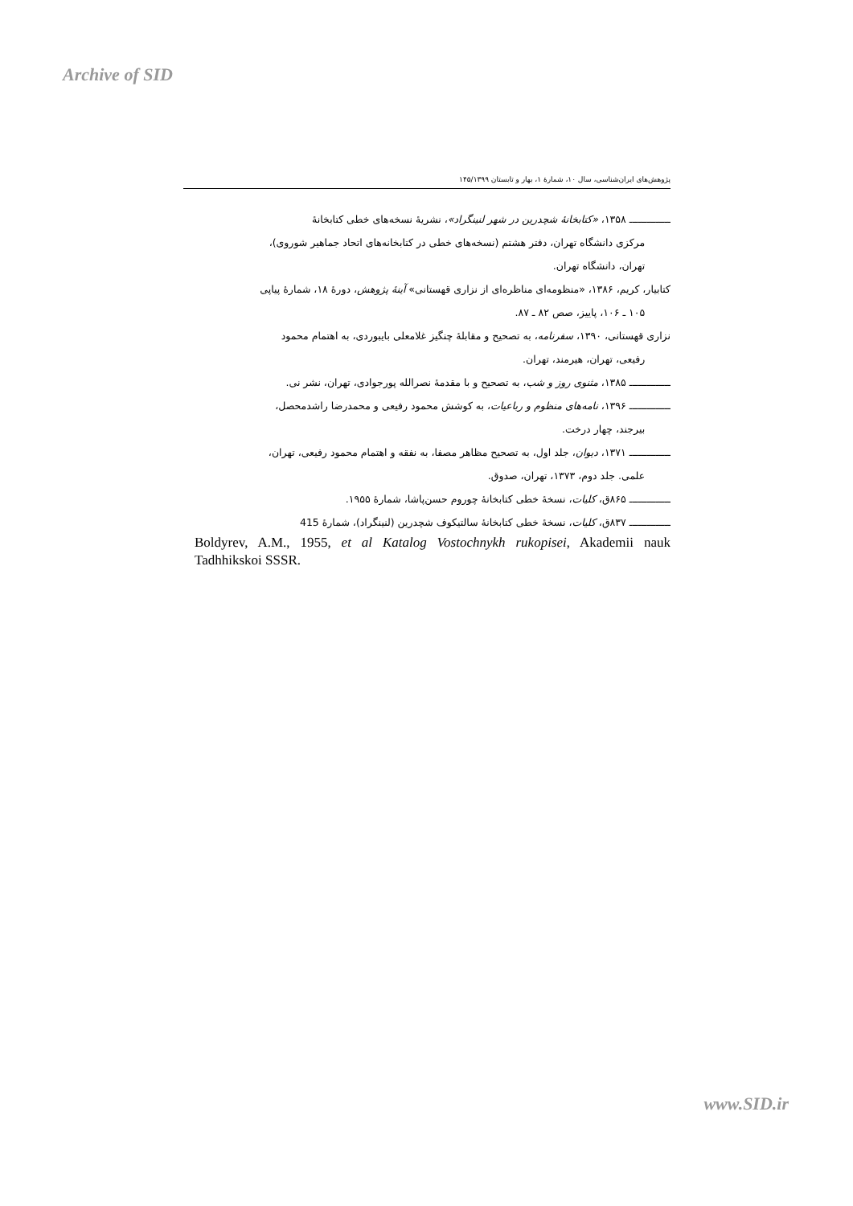Archive of SID
پژوهش‌های ایران‌شناسی، سال ۱۰، شمارهٔ ۱، بهار و تابستان ۱۴۵/۱۳۹۹
ــــــــــــــ ۱۳۵۸، «کتابخانهٔ شچدرین در شهر لنینگراد»، نشریهٔ نسخه‌های خطی کتابخانهٔ
مرکزی دانشگاه تهران، دفتر هشتم (نسخه‌های خطی در کتابخانه‌های اتحاد جماهیر شوروی)،
تهران، دانشگاه تهران.
کتابیار، کریم، ۱۳۸۶، «منظومه‌ای مناظره‌ای از نزاری قهستانی» آینهٔ پژوهش، دورهٔ ۱۸، شمارهٔ پیاپی
۱۰۵ ـ ۱۰۶، پاییز، صص ۸۲ ـ ۸۷.
نزاری قهستانی، ۱۳۹۰، سفرنامه، به تصحیح و مقابلهٔ چنگیز غلامعلی بایبوردی، به اهتمام محمود
رفیعی، تهران، هیرمند، تهران.
ــــــــــــــ ۱۳۸۵، مثنوی روز و شب، به تصحیح و با مقدمهٔ نصرالله پورجوادی، تهران، نشر نی.
ــــــــــــــ ۱۳۹۶، نامه‌های منظوم و رباعیات، به کوشش محمود رفیعی و محمدرضا راشدمحصل،
بیرجند، چهار درخت.
ــــــــــــــ ۱۳۷۱، دیوان، جلد اول، به تصحیح مظاهر مصفا، به نفقه و اهتمام محمود رفیعی، تهران،
علمی. جلد دوم، ۱۳۷۳، تهران، صدوق.
ــــــــــــــ ۸۶۵ق، کلیات، نسخهٔ خطی کتابخانهٔ چوروم حسن‌پاشا، شمارهٔ ۱۹۵۵.
ــــــــــــــ ۸۳۷ق، کلیات، نسخهٔ خطی کتابخانهٔ سالتیکوف شچدرین (لنینگراد)، شمارهٔ 415
Boldyrev, A.M., 1955, et al Katalog Vostochnykh rukopisei, Akademii nauk Tadhhikskoi SSSR.
www.SID.ir